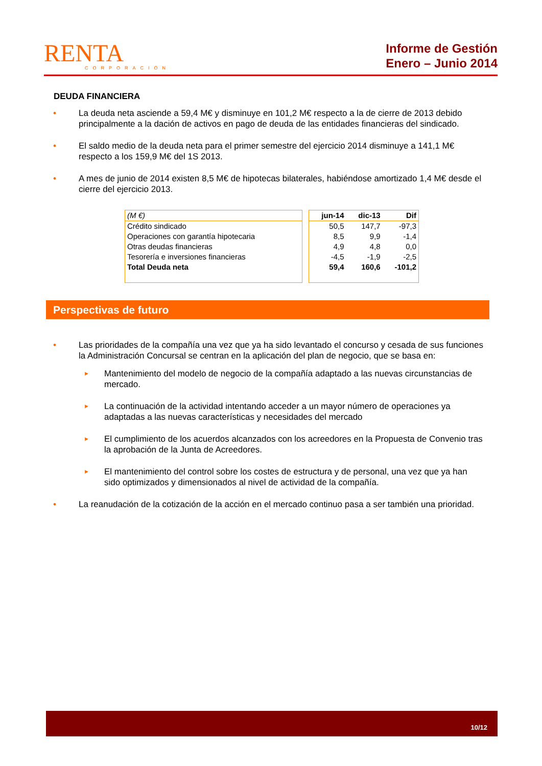RENTA
CORPORACIÓN
Informe de Gestión
Enero – Junio 2014
DEUDA FINANCIERA
• La deuda neta asciende a 59,4 M€ y disminuye en 101,2 M€ respecto a la de cierre de 2013 debido principalmente a la dación de activos en pago de deuda de las entidades financieras del sindicado.
• El saldo medio de la deuda neta para el primer semestre del ejercicio 2014 disminuye a 141,1 M€ respecto a los 159,9 M€ del 1S 2013.
• A mes de junio de 2014 existen 8,5 M€ de hipotecas bilaterales, habiéndose amortizado 1,4 M€ desde el cierre del ejercicio 2013.
| (M €) |
| --- |
| Crédito sindicado Operaciones con garantía hipotecaria Otras deudas financieras Tesorería e inversiones financieras Total Deuda neta |
| jun-14 | dic-13 | Dif |
| --- | --- | --- |
| 50,5 | 147,7 | -97,3 |
| 8,5 | 9,9 | -1,4 |
| 4,9 | 4,8 | 0,0 |
| -4,5 | -1,9 | -2,5 |
| 59,4 | 160,6 | -101,2 |
Perspectivas de futuro
• Las prioridades de la compañía una vez que ya ha sido levantado el concurso y cesada de sus funciones la Administración Concursal se centran en la aplicación del plan de negocio, que se basa en:
► Mantenimiento del modelo de negocio de la compañía adaptado a las nuevas circunstancias de mercado.
► La continuación de la actividad intentando acceder a un mayor número de operaciones ya adaptadas a las nuevas características y necesidades del mercado
► El cumplimiento de los acuerdos alcanzados con los acreedores en la Propuesta de Convenio tras la aprobación de la Junta de Acreedores.
► El mantenimiento del control sobre los costes de estructura y de personal, una vez que ya han sido optimizados y dimensionados al nivel de actividad de la compañía.
• La reanudación de la cotización de la acción en el mercado continuo pasa a ser también una prioridad.
10/12